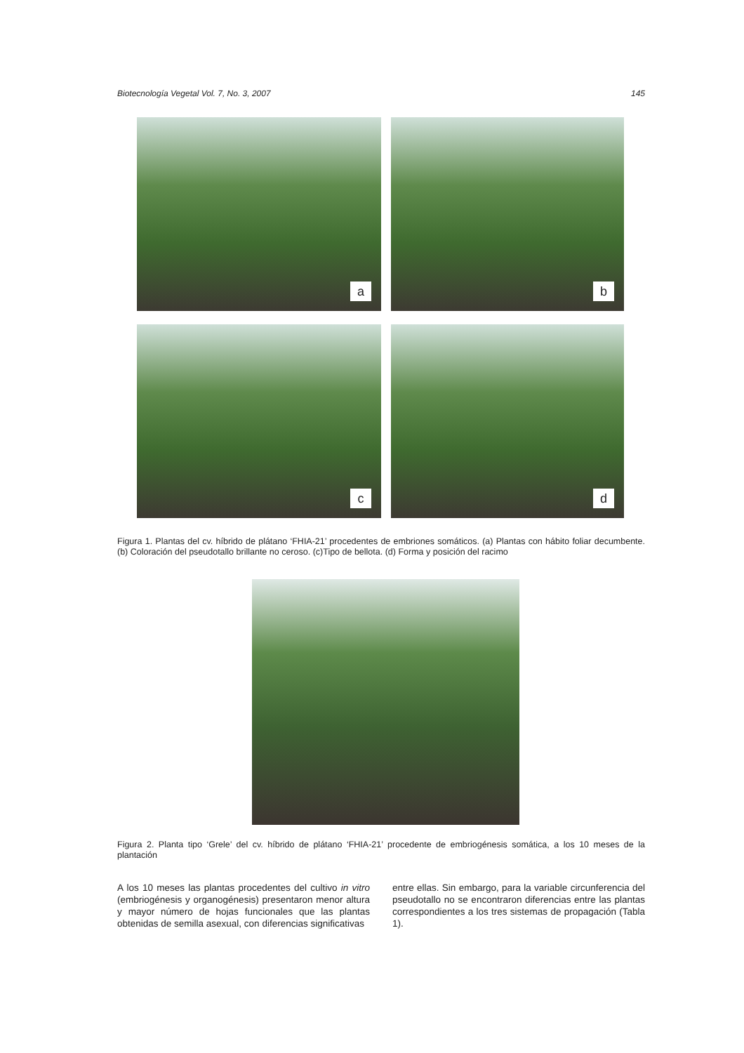Biotecnología Vegetal Vol. 7, No. 3, 2007 145
a
b
c
d
Figura 1. Plantas del cv. híbrido de plátano ‘FHIA-21’ procedentes de embriones somáticos. (a) Plantas con hábito foliar decumbente. (b) Coloración del pseudotallo brillante no ceroso. (c)Tipo de bellota. (d) Forma y posición del racimo
Figura 2. Planta tipo ‘Grele’ del cv. híbrido de plátano ‘FHIA-21’ procedente de embriogénesis somática, a los 10 meses de la plantación
A los 10 meses las plantas procedentes del cultivo in vitro (embriogénesis y organogénesis) presentaron menor altura y mayor número de hojas funcionales que las plantas obtenidas de semilla asexual, con diferencias significativas
entre ellas. Sin embargo, para la variable circunferencia del pseudotallo no se encontraron diferencias entre las plantas correspondientes a los tres sistemas de propagación (Tabla 1).